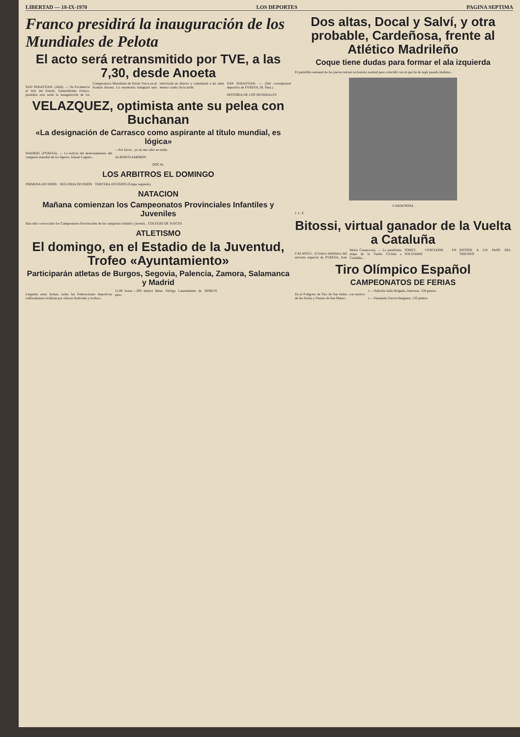LIBERTAD — 18-IX-1970 LOS DEPORTES PAGINA SEPTIMA
Franco presidirá la inauguración de los Mundiales de Pelota
El acto será retransmitido por TVE, a las 7,30, desde Anoeta
SAN SEBASTIAN. (Altil). — Su Excelencia el Jefe del Estado, Generalísimo Franco, presidirá esta tarde la inauguración de los Campeonatos Mundiales de Pelota Vasca en el frontón Anoeta. La ceremonia inaugural será televisada en directo y comenzará a las siete menos cuarto de la tarde.
SAN SEBASTIAN. — (Del corresponsal deportivo de PYRESA, M. Sáez.)
HISTORIA DE LOS MUNDIALES
VELAZQUEZ, optimista ante su pelea con Buchanan
«La designación de Carrasco como aspirante al título mundial, es lógica»
MADRID. (PYRESA). — La noticia del destronamiento del campeón mundial de los ligeros, Ismael Laguna...
—Por favor... yo no me cebo en nadie.
ALBERTO AMOROS
DOCAL
LOS ARBITROS EL DOMINGO
PRIMERA DIVISION · SEGUNDA DIVISION · TERCERA DIVISION (Grupo segundo)
NATACION
Mañana comienzan los Campeonatos Provinciales Infantiles y Juveniles
Han sido convocados los Campeonatos Provinciales de las categorías infantil y juvenil... COLEGIO DE JUECES
ATLETISMO
El domingo, en el Estadio de la Juventud, Trofeo «Ayuntamiento»
Participarán atletas de Burgos, Segovia, Palencia, Zamora, Salamanca y Madrid
Llegadas estas fechas, todas las Federaciones deportivas vallisoletanas rivalizan por ofrecer festivales y trofeos...
11,00 horas.—200 metros libres. Pértiga. Lanzamiento de peso.
DISKUS
Dos altas, Docal y Salví, y otra probable, Cardeñosa, frente al Atlético Madrileño
Coque tiene dudas para formar el ala izquierda
El partidillo semanal de los jueves retrasó su horario normal para coincidir con el que ha de regir pasado mañana...
CARDEÑOSA
J. L. P.
Bitossi, virtual ganador de la Vuelta a Cataluña
CALAFELL. (Crónica telefónica del enviado especial de PYRESA, José María Casanovas). — La penúltima etapa de la Vuelta Ciclista a Cataluña...
SOHET, VENCEDOR EN SOLITARIO
BITOSSI A UN PASO DEL TRIUNFO
Tiro Olímpico Español
CAMPEONATOS DE FERIAS
En el Polígono de Tiro de San Isidro, con motivo de las Ferias y Fiestas de San Mateo...
1.—Señorita Julia Holgado, Herreras, 158 puntos.
1.—Fernando García Herguera, 132 puntos.